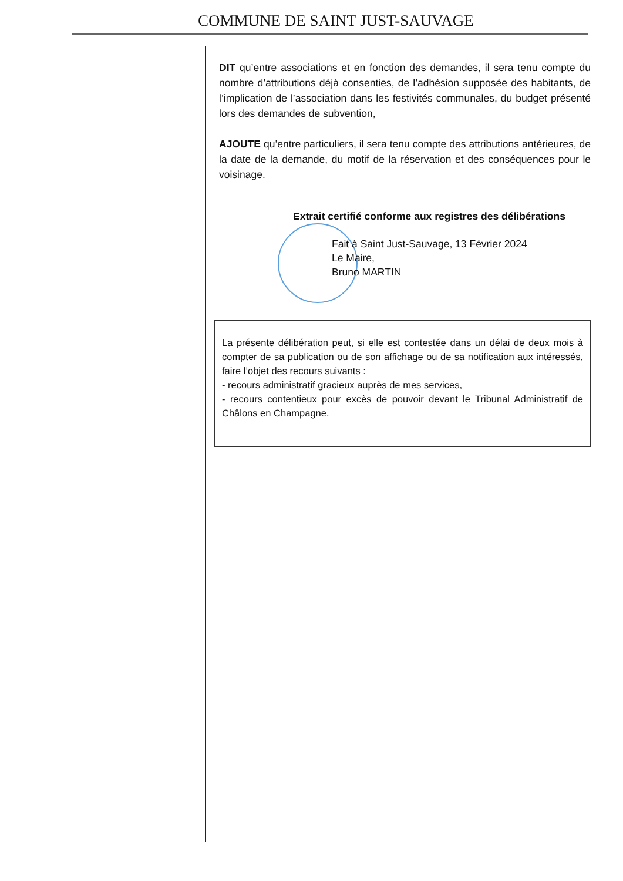COMMUNE DE SAINT JUST-SAUVAGE
DIT qu’entre associations et en fonction des demandes, il sera tenu compte du nombre d’attributions déjà consenties, de l’adhésion supposée des habitants, de l’implication de l’association dans les festivités communales, du budget présenté lors des demandes de subvention,
AJOUTE qu’entre particuliers, il sera tenu compte des attributions antérieures, de la date de la demande, du motif de la réservation et des conséquences pour le voisinage.
Extrait certifié conforme aux registres des délibérations
Fait à Saint Just-Sauvage, 13 Février 2024
Le Maire,
Bruno MARTIN
La présente délibération peut, si elle est contestée dans un délai de deux mois à compter de sa publication ou de son affichage ou de sa notification aux intéressés, faire l’objet des recours suivants :
- recours administratif gracieux auprès de mes services,
- recours contentieux pour excès de pouvoir devant le Tribunal Administratif de Châlons en Champagne.